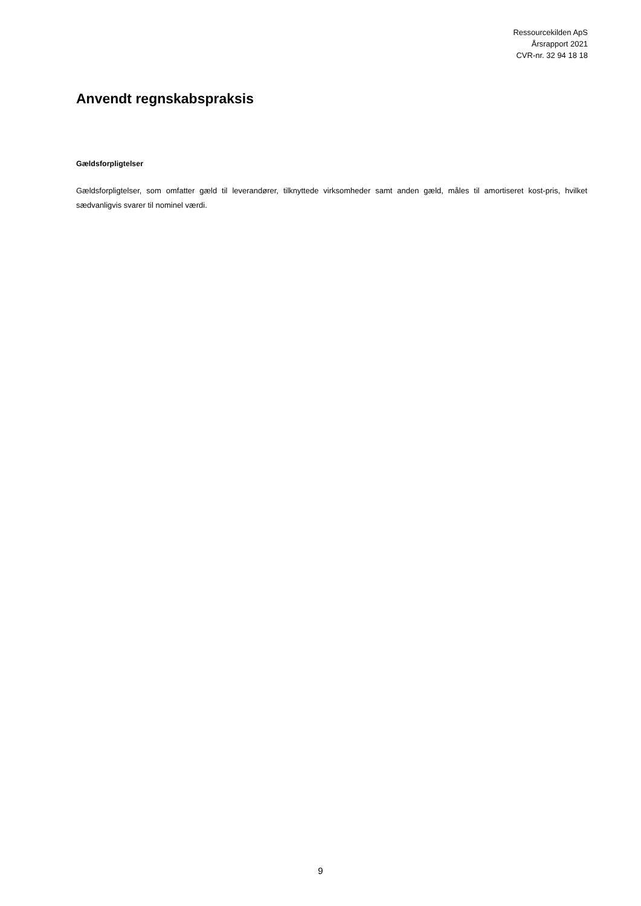Ressourcekilden ApS
Årsrapport 2021
CVR-nr. 32 94 18 18
Anvendt regnskabspraksis
Gældsforpligtelser
Gældsforpligtelser, som omfatter gæld til leverandører, tilknyttede virksomheder samt anden gæld, måles til amortiseret kost-pris, hvilket sædvanligvis svarer til nominel værdi.
9